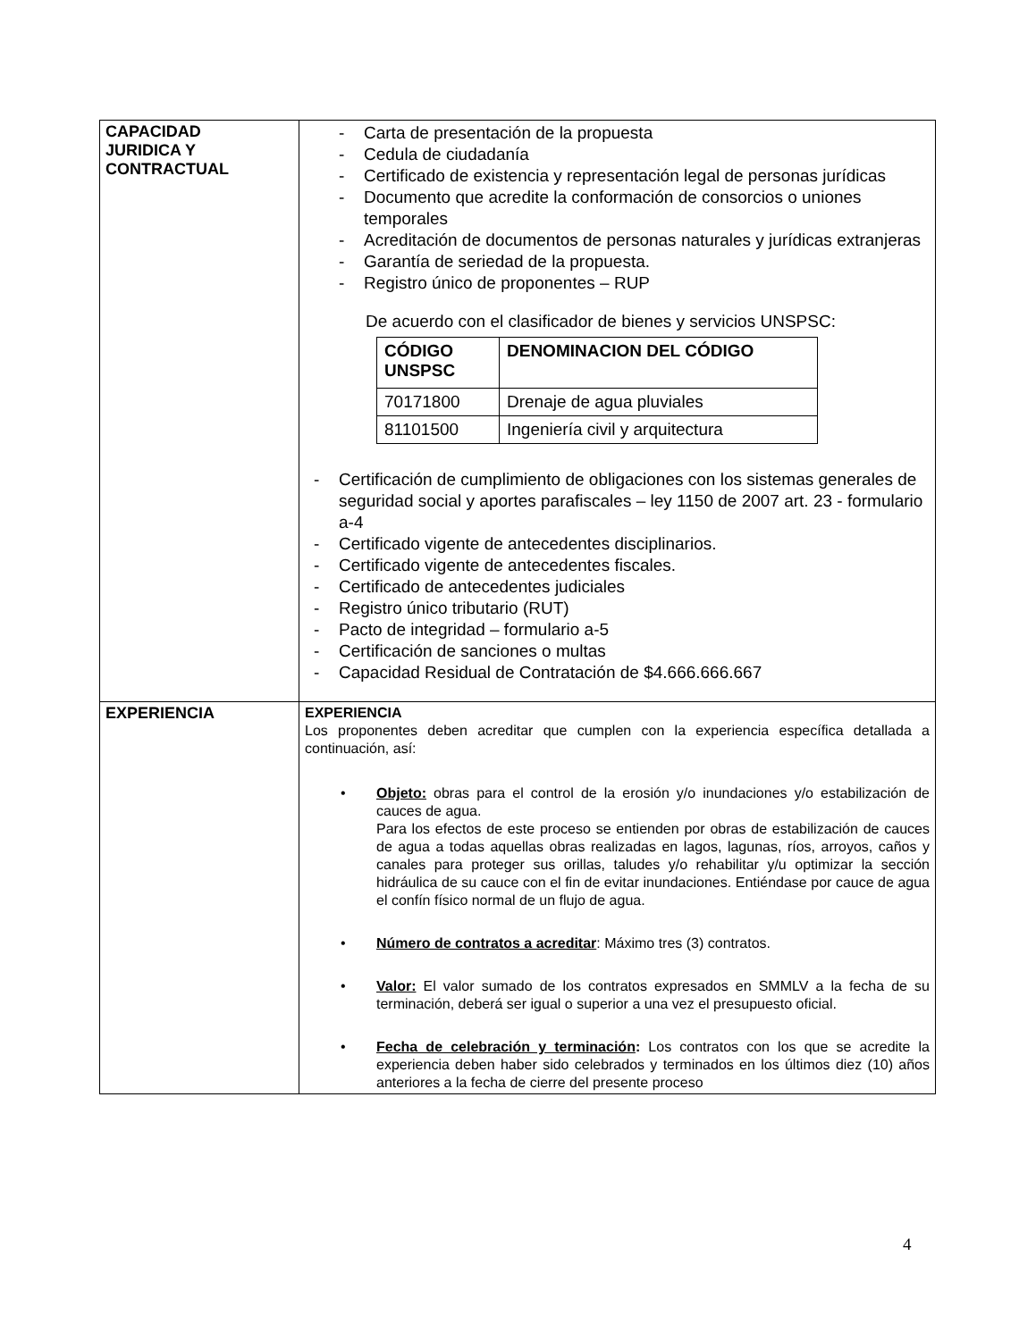| CAPACIDAD JURIDICA Y CONTRACTUAL | - Carta de presentación de la propuesta - Cedula de ciudadanía - Certificado de existencia y representación legal de personas jurídicas - Documento que acredite la conformación de consorcios o uniones temporales - Acreditación de documentos de personas naturales y jurídicas extranjeras - Garantía de seriedad de la propuesta. - Registro único de proponentes – RUP De acuerdo con el clasificador de bienes y servicios UNSPSC: / CÓDIGO UNSPSC / DENOMINACION DEL CÓDIGO / / --- / --- / / 70171800 / Drenaje de agua pluviales / / 81101500 / Ingeniería civil y arquitectura / - Certificación de cumplimiento de obligaciones con los sistemas generales de seguridad social y aportes parafiscales – ley 1150 de 2007 art. 23 - formulario a-4 - Certificado vigente de antecedentes disciplinarios. - Certificado vigente de antecedentes fiscales. - Certificado de antecedentes judiciales - Registro único tributario (RUT) - Pacto de integridad – formulario a-5 - Certificación de sanciones o multas - Capacidad Residual de Contratación de $4.666.666.667 |
| EXPERIENCIA | EXPERIENCIA Los proponentes deben acreditar que cumplen con la experiencia específica detallada a continuación, así: • Objeto: obras para el control de la erosión y/o inundaciones y/o estabilización de cauces de agua. Para los efectos de este proceso se entienden por obras de estabilización de cauces de agua a todas aquellas obras realizadas en lagos, lagunas, ríos, arroyos, caños y canales para proteger sus orillas, taludes y/o rehabilitar y/u optimizar la sección hidráulica de su cauce con el fin de evitar inundaciones. Entiéndase por cauce de agua el confín físico normal de un flujo de agua. • Número de contratos a acreditar : Máximo tres (3) contratos. • Valor: El valor sumado de los contratos expresados en SMMLV a la fecha de su terminación, deberá ser igual o superior a una vez el presupuesto oficial. • Fecha de celebración y terminación : Los contratos con los que se acredite la experiencia deben haber sido celebrados y terminados en los últimos diez (10) años anteriores a la fecha de cierre del presente proceso |
4